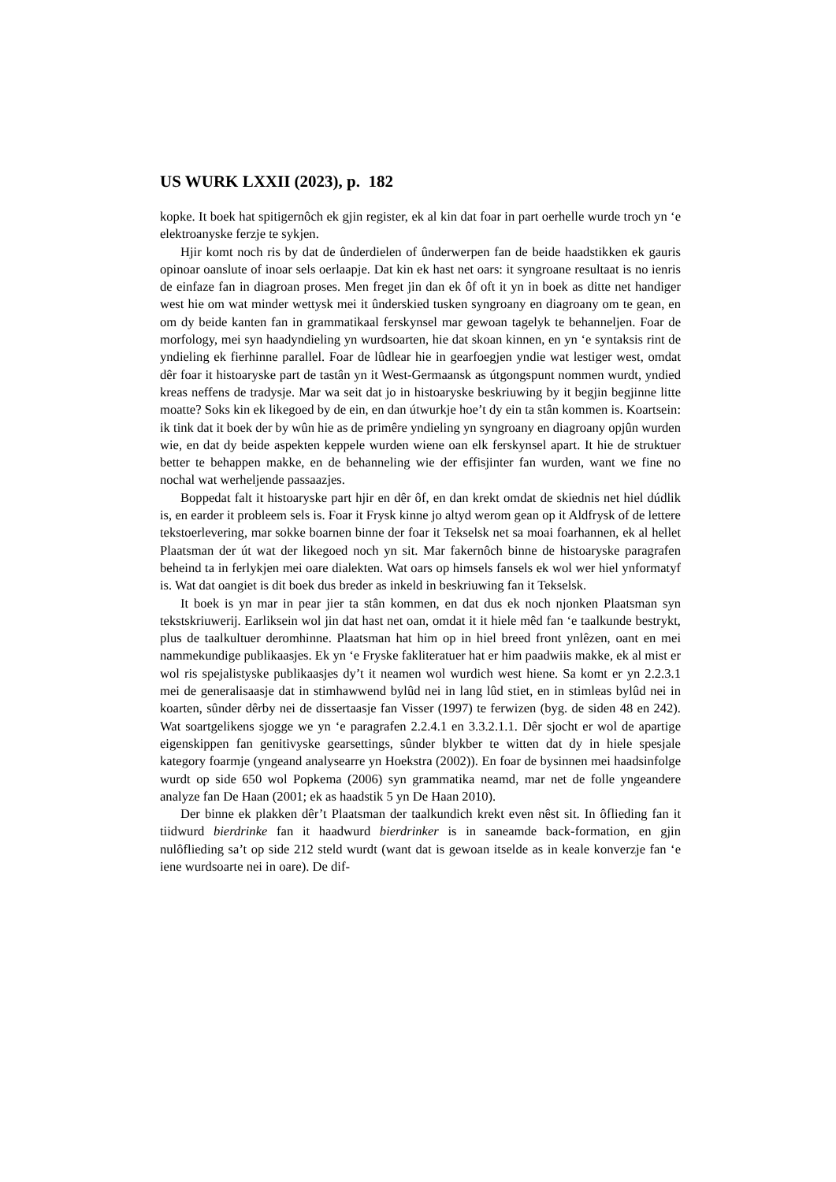US WURK LXXII (2023), p. 182
kopke. It boek hat spitigernôch ek gjin register, ek al kin dat foar in part oerhelle wurde troch yn ‘e elektroanyske ferzje te sykjen.
Hjir komt noch ris by dat de ûnderdielen of ûnderwerpen fan de beide haadstikken ek gauris opinoar oanslute of inoar sels oerlaapje. Dat kin ek hast net oars: it syngroane resultaat is no ienris de einfaze fan in diagroan proses. Men freget jin dan ek ôf oft it yn in boek as ditte net handiger west hie om wat minder wettysk mei it ûnderskied tusken syngroany en diagroany om te gean, en om dy beide kanten fan in grammatikaal ferskynsel mar gewoan tagelyk te behanneljen. Foar de morfology, mei syn haadyndieling yn wurdsoarten, hie dat skoan kinnen, en yn ‘e syntaksis rint de yndieling ek fierhinne parallel. Foar de lûdlear hie in gearfoegjen yndie wat lestiger west, omdat dêr foar it histoaryske part de tastân yn it West-Germaansk as útgongspunt nommen wurdt, yndied kreas neffens de tradysje. Mar wa seit dat jo in histoaryske beskriuwing by it begjin begjinne litte moatte? Soks kin ek likegoed by de ein, en dan útwurkje hoe’t dy ein ta stân kommen is. Koartsein: ik tink dat it boek der by wûn hie as de primêre yndieling yn syngroany en diagroany opjûn wurden wie, en dat dy beide aspekten keppele wurden wiene oan elk ferskynsel apart. It hie de struktuer better te behappen makke, en de behanneling wie der effisjinter fan wurden, want we fine no nochal wat werheljende passaazjes.
Boppedat falt it histoaryske part hjir en dêr ôf, en dan krekt omdat de skiednis net hiel dúdlik is, en earder it probleem sels is. Foar it Frysk kinne jo altyd werom gean op it Aldfrysk of de lettere tekstoerlevering, mar sokke boarnen binne der foar it Tekselsk net sa moai foarhannen, ek al hellet Plaatsman der út wat der likegoed noch yn sit. Mar fakernôch binne de histoaryske paragrafen beheind ta in ferlykjen mei oare dialekten. Wat oars op himsels fansels ek wol wer hiel ynformatyf is. Wat dat oangiet is dit boek dus breder as inkeld in beskriuwing fan it Tekselsk.
It boek is yn mar in pear jier ta stân kommen, en dat dus ek noch njonken Plaatsman syn tekstskriuwerij. Earliksein wol jin dat hast net oan, omdat it it hiele mêd fan ‘e taalkunde bestrykt, plus de taalkultuer deromhinne. Plaatsman hat him op in hiel breed front ynlêzen, oant en mei nammekundige publikaasjes. Ek yn ‘e Fryske fakliteratuer hat er him paadwiis makke, ek al mist er wol ris spejalistyske publikaasjes dy’t it neamen wol wurdich west hiene. Sa komt er yn 2.2.3.1 mei de generalisaasje dat in stimhawwend bylûd nei in lang lûd stiet, en in stimleas bylûd nei in koarten, sûnder dêrby nei de dissertaasje fan Visser (1997) te ferwizen (byg. de siden 48 en 242). Wat soartgelikens sjogge we yn ‘e paragrafen 2.2.4.1 en 3.3.2.1.1. Dêr sjocht er wol de apartige eigenskippen fan genitivyske gearsettings, sûnder blykber te witten dat dy in hiele spesjale kategory foarmje (yngeand analysearre yn Hoekstra (2002)). En foar de bysinnen mei haadsinfolge wurdt op side 650 wol Popkema (2006) syn grammatika neamd, mar net de folle yngeandere analyze fan De Haan (2001; ek as haadstik 5 yn De Haan 2010).
Der binne ek plakken dêr’t Plaatsman der taalkundich krekt even nêst sit. In ôflieding fan it tiidwurd bierdrinke fan it haadwurd bierdrinker is in saneamde back-formation, en gjin nulôflieding sa’t op side 212 steld wurdt (want dat is gewoan itselde as in keale konverzje fan ‘e iene wurdsoarte nei in oare). De dif-